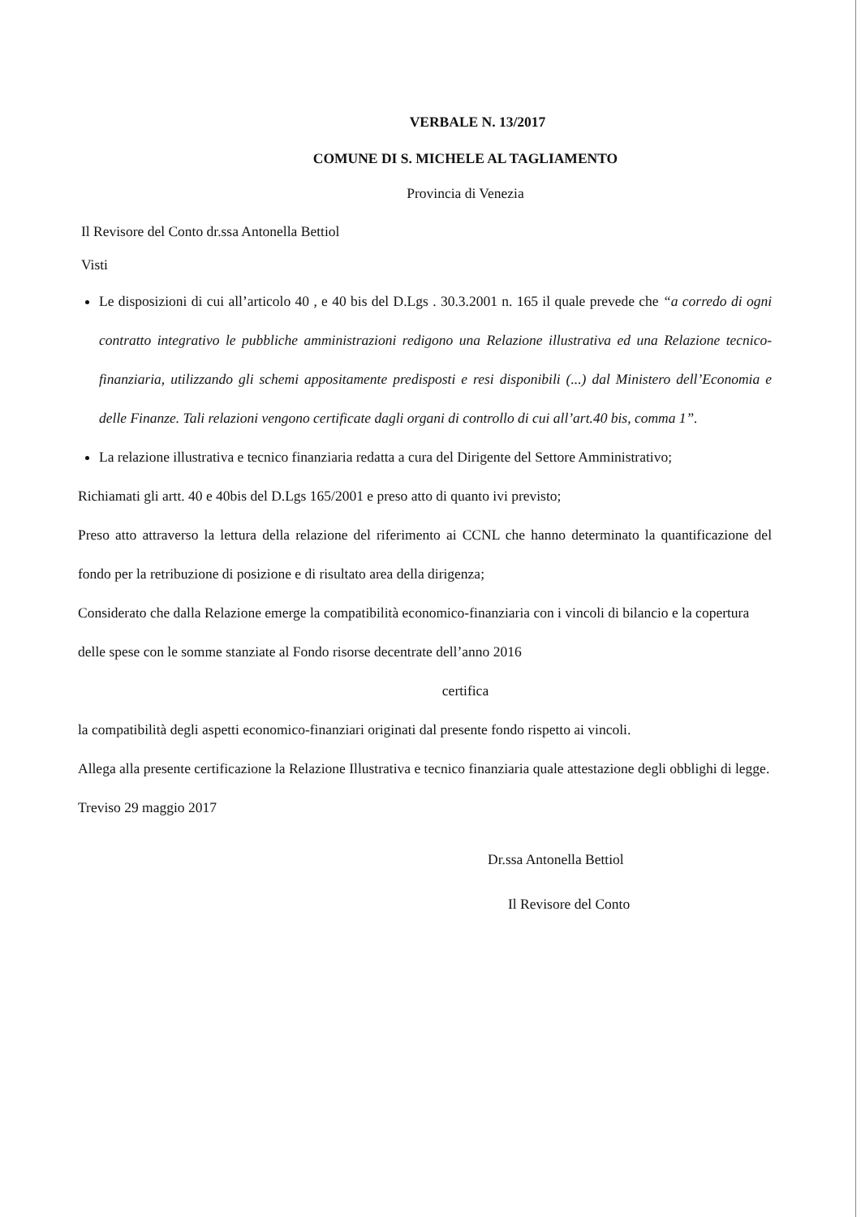VERBALE N. 13/2017
COMUNE DI S. MICHELE AL TAGLIAMENTO
Provincia di Venezia
Il Revisore del Conto dr.ssa Antonella Bettiol
Visti
Le disposizioni di cui all’articolo 40 , e 40 bis del D.Lgs . 30.3.2001 n. 165 il quale prevede che “a corredo di ogni contratto integrativo le pubbliche amministrazioni redigono una Relazione illustrativa ed una Relazione tecnico-finanziaria, utilizzando gli schemi appositamente predisposti e resi disponibili (...) dal Ministero dell’Economia e delle Finanze. Tali relazioni vengono certificate dagli organi di controllo di cui all’art.40 bis, comma 1”.
La relazione illustrativa e tecnico finanziaria redatta a cura del Dirigente del Settore Amministrativo;
Richiamati gli artt. 40 e 40bis del D.Lgs 165/2001 e preso atto di quanto ivi previsto;
Preso atto attraverso la lettura della relazione del riferimento ai CCNL che hanno determinato la quantificazione del fondo per la retribuzione di posizione e di risultato area della dirigenza;
Considerato che dalla Relazione emerge la compatibilità economico-finanziaria con i vincoli di bilancio e la copertura delle spese con le somme stanziate al Fondo risorse decentrate dell’anno 2016
certifica
la compatibilità degli aspetti economico-finanziari originati dal presente fondo rispetto ai vincoli.
Allega alla presente certificazione la Relazione Illustrativa e tecnico finanziaria quale attestazione degli obblighi di legge.
Treviso 29 maggio 2017
Dr.ssa Antonella Bettiol
Il Revisore del Conto